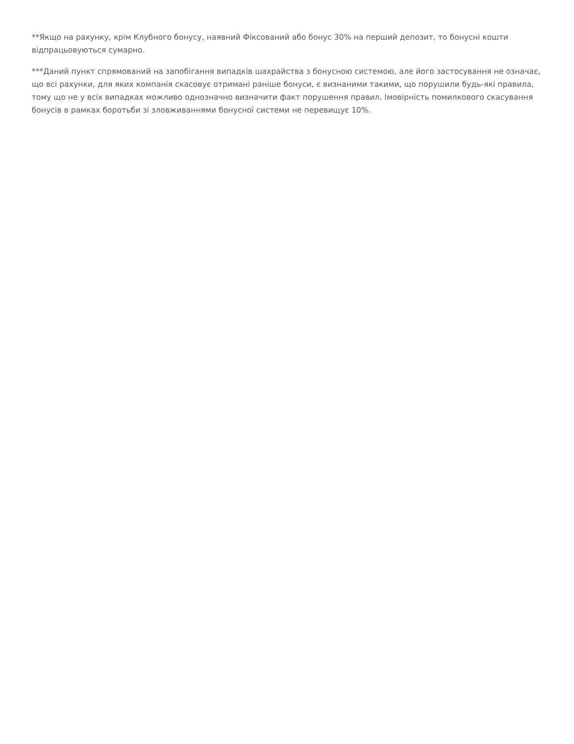**Якщо на рахунку, крім Клубного бонусу, наявний Фіксований або бонус 30% на перший депозит, то бонусні кошти відпрацьовуються сумарно.
***Даний пункт спрямований на запобігання випадків шахрайства з бонусною системою, але його застосування не означає, що всі рахунки, для яких компанія скасовує отримані раніше бонуси, є визнаними такими, що порушили будь-які правила, тому що не у всіх випадках можливо однозначно визначити факт порушення правил. Імовірність помилкового скасування бонусів в рамках боротьби зі зловживаннями бонусної системи не перевищує 10%.